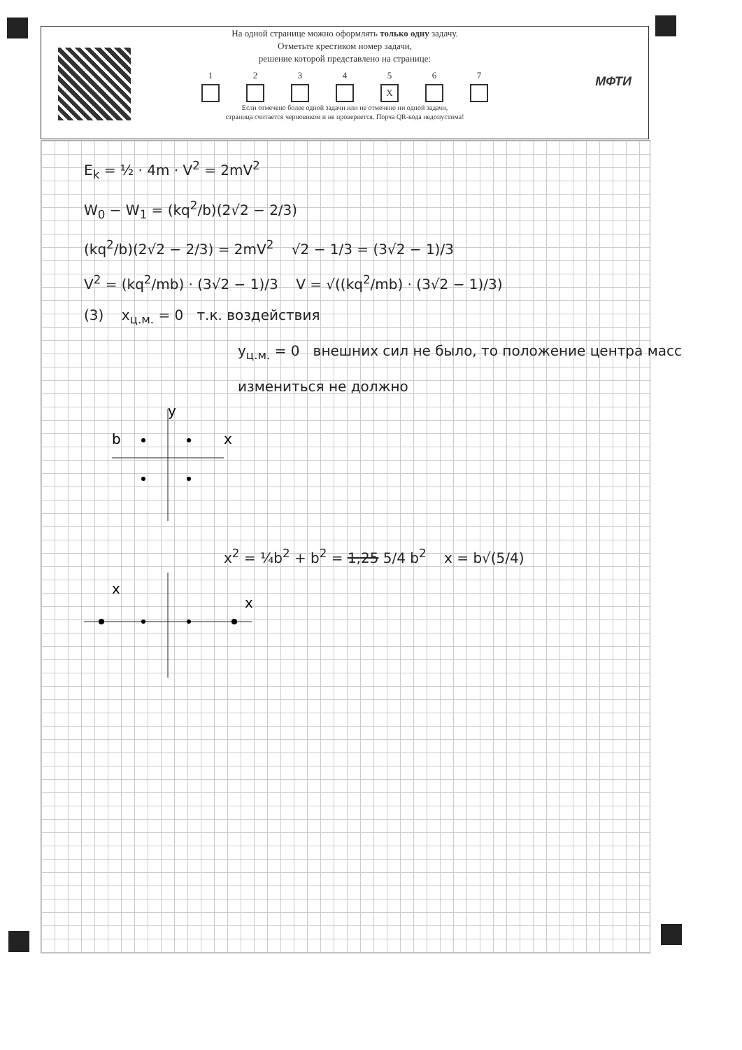На одной странице можно оформлять только одну задачу.
Отметьте крестиком номер задачи,
решение которой представлено на странице:
1 2 3 4 5
X
6 7
Если отмечено более одной задачи или не отмечено ни одной задачи,
страница считается черновиком и не проверяется. Порча QR-кода недопустима!
МФТИ
E<sub>k</sub> = ½ · 4m · V<sup>2</sup> = 2mV<sup>2</sup>
W<sub>0</sub> − W<sub>1</sub> = (kq<sup>2</sup>/b)(2√2 − 2/3)
(kq<sup>2</sup>/b)(2√2 − 2/3) = 2mV<sup>2</sup> √2 − 1/3 = (3√2 − 1)/3
V<sup>2</sup> = (kq<sup>2</sup>/mb) · (3√2 − 1)/3 V = √((kq<sup>2</sup>/mb) · (3√2 − 1)/3)
(3) x<sub>ц.м.</sub> = 0 т.к. воздействия
y<sub>ц.м.</sub> = 0 внешних сил не было, то положение центра масс измениться не должно
y
x
b
x<sup>2</sup> = ¼b<sup>2</sup> + b<sup>2</sup> = 1,25 5/4 b<sup>2</sup> x = b√(5/4)
x
x